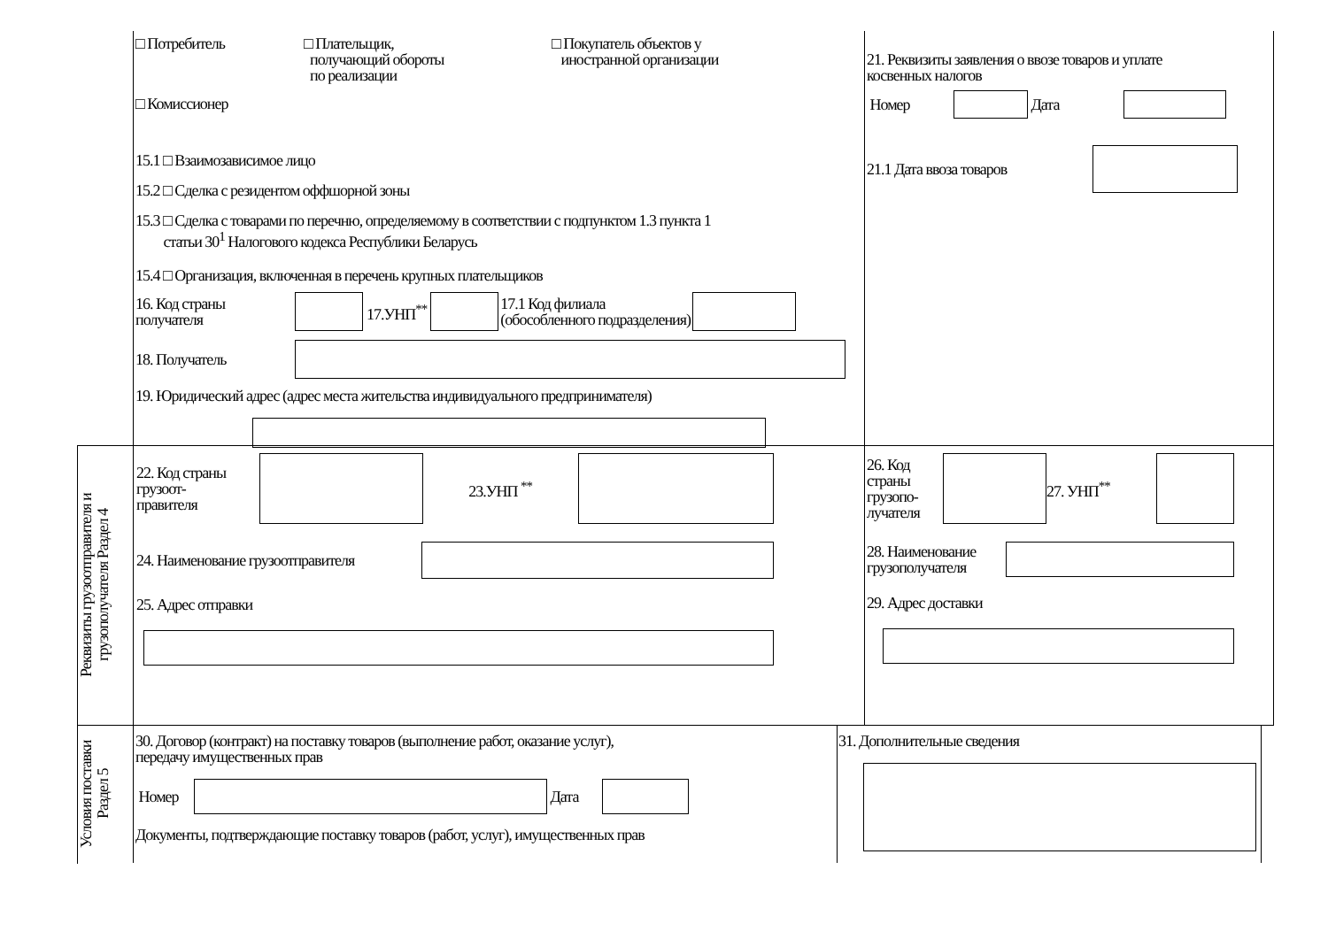□ Потребитель □ Плательщик,
получающий обороты
по реализации
□ Покупатель объектов у
иностранной организации
□ Комиссионер
15.1 □ Взаимозависимое лицо
15.2 □ Сделка с резидентом оффшорной зоны
15.3 □ Сделка с товарами по перечню, определяемому в соответствии с подпунктом 1.3 пункта 1
статьи 30<sup>1</sup> Налогового кодекса Республики Беларусь
15.4 □ Организация, включенная в перечень крупных плательщиков
16. Код страны
получателя
17.УНП<sup>**</sup>
17.1 Код филиала
(обособленного подразделения)
18. Получатель
19. Юридический адрес (адрес места жительства индивидуального предпринимателя)
21. Реквизиты заявления о ввозе товаров и уплате
косвенных налогов
Номер Дата
21.1 Дата ввоза товаров
Реквизиты грузоотправителя и грузополучателя Раздел 4
22. Код страны
грузоот-
правителя
23.УНП <sup>**</sup>
24. Наименование грузоотправителя
25. Адрес отправки
26. Код
страны
грузопо-
лучателя
27. УНП<sup>**</sup>
28. Наименование
грузополучателя
29. Адрес доставки
Условия поставки Раздел 5
30. Договор (контракт) на поставку товаров (выполнение работ, оказание услуг),
передачу имущественных прав
Номер Дата
Документы, подтверждающие поставку товаров (работ, услуг), имущественных прав
31. Дополнительные сведения